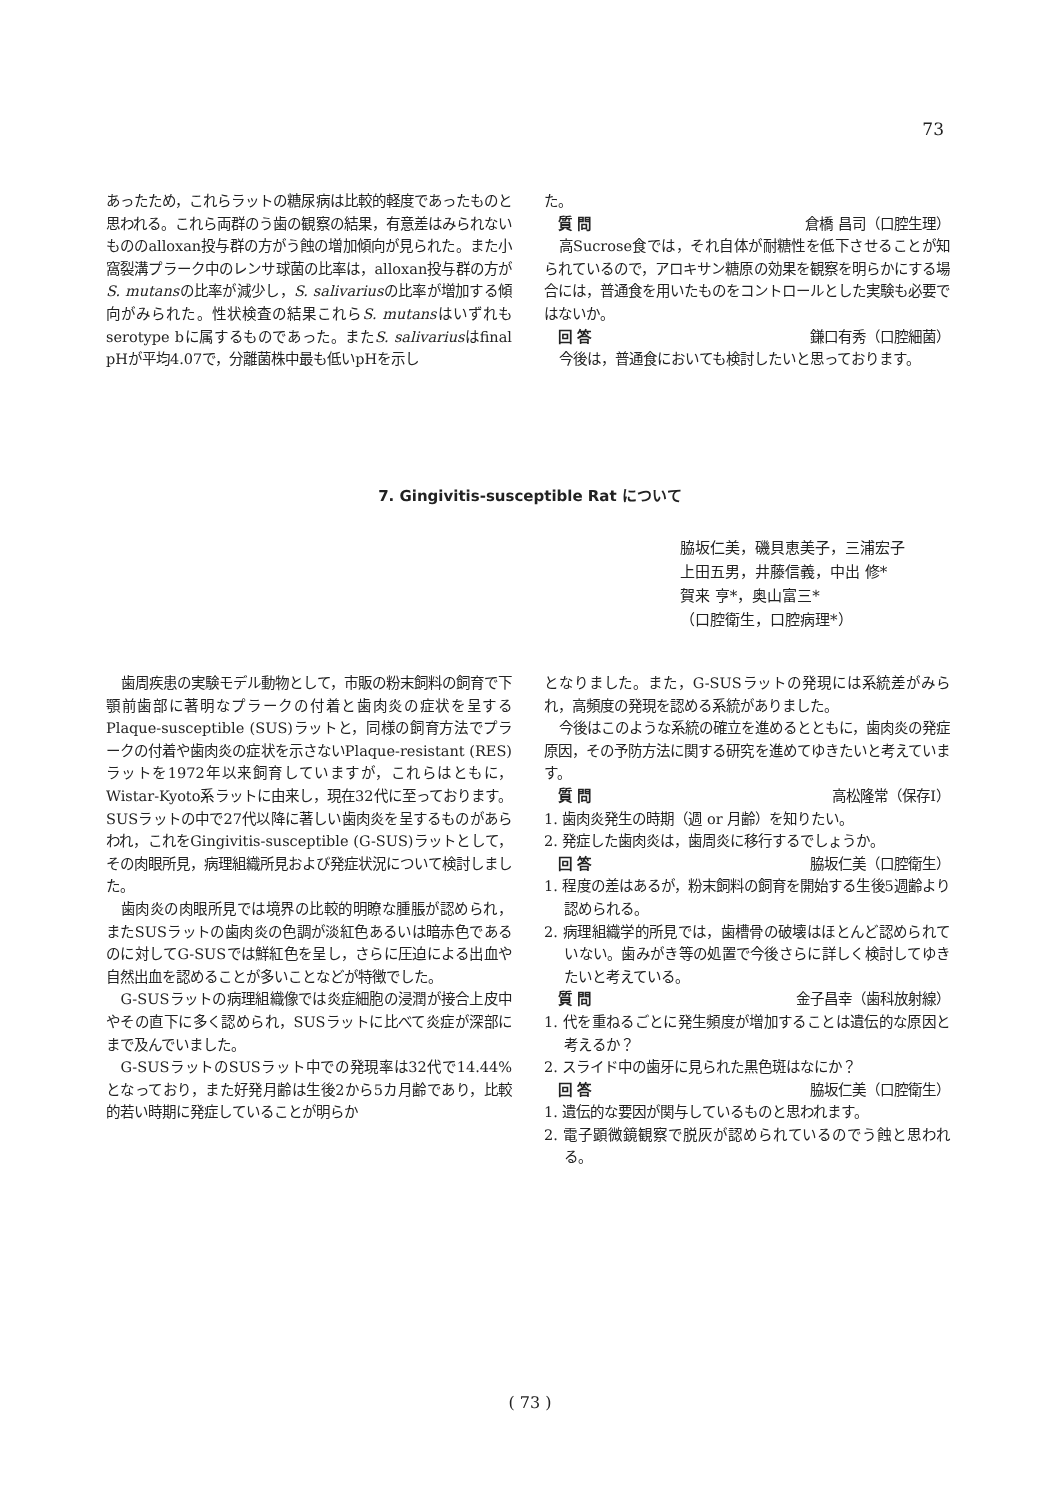73
あったため，これらラットの糖尿病は比較的軽度であったものと思われる。これら両群のう歯の観察の結果，有意差はみられないもののalloxan投与群の方がう蝕の増加傾向が見られた。また小窩裂溝プラーク中のレンサ球菌の比率は，alloxan投与群の方がS. mutansの比率が減少し，S. salivariusの比率が増加する傾向がみられた。性状検査の結果これらS. mutansはいずれもserotype bに属するものであった。またS. salivariusはfinal pHが平均4.07で，分離菌株中最も低いpHを示し
た。
質 問 倉橋 昌司（口腔生理）
高Sucrose食では，それ自体が耐糖性を低下させることが知られているので，アロキサン糖原の効果を観察を明らかにする場合には，普通食を用いたものをコントロールとした実験も必要ではないか。
回 答 鎌口有秀（口腔細菌）
今後は，普通食においても検討したいと思っております。
7. Gingivitis-susceptible Rat について
脇坂仁美，磯貝恵美子，三浦宏子
上田五男，井藤信義，中出 修*
賀来 亨*，奥山富三*
（口腔衛生，口腔病理*）
歯周疾患の実験モデル動物として，市販の粉末飼料の飼育で下顎前歯部に著明なプラークの付着と歯肉炎の症状を呈するPlaque-susceptible (SUS)ラットと，同様の飼育方法でプラークの付着や歯肉炎の症状を示さないPlaque-resistant (RES)ラットを1972年以来飼育していますが，これらはともに，Wistar-Kyoto系ラットに由来し，現在32代に至っております。SUSラットの中で27代以降に著しい歯肉炎を呈するものがあらわれ，これをGingivitis-susceptible (G-SUS)ラットとして，その肉眼所見，病理組織所見および発症状況について検討しました。
歯肉炎の肉眼所見では境界の比較的明瞭な腫脹が認められ，またSUSラットの歯肉炎の色調が淡紅色あるいは暗赤色であるのに対してG-SUSでは鮮紅色を呈し，さらに圧迫による出血や自然出血を認めることが多いことなどが特徴でした。
G-SUSラットの病理組織像では炎症細胞の浸潤が接合上皮中やその直下に多く認められ，SUSラットに比べて炎症が深部にまで及んでいました。
G-SUSラットのSUSラット中での発現率は32代で14.44%となっており，また好発月齢は生後2から5カ月齢であり，比較的若い時期に発症していることが明らか
となりました。また，G-SUSラットの発現には系統差がみられ，高頻度の発現を認める系統がありました。
今後はこのような系統の確立を進めるとともに，歯肉炎の発症原因，その予防方法に関する研究を進めてゆきたいと考えています。
質 問 高松隆常（保存Ⅰ）
1. 歯肉炎発生の時期（週 or 月齢）を知りたい。
2. 発症した歯肉炎は，歯周炎に移行するでしょうか。
回 答 脇坂仁美（口腔衛生）
1. 程度の差はあるが，粉末飼料の飼育を開始する生後5週齢より認められる。
2. 病理組織学的所見では，歯槽骨の破壊はほとんど認められていない。歯みがき等の処置で今後さらに詳しく検討してゆきたいと考えている。
質 問 金子昌幸（歯科放射線）
1. 代を重ねるごとに発生頻度が増加することは遺伝的な原因と考えるか？
2. スライド中の歯牙に見られた黒色斑はなにか？
回 答 脇坂仁美（口腔衛生）
1. 遺伝的な要因が関与しているものと思われます。
2. 電子顕微鏡観察で脱灰が認められているのでう蝕と思われる。
( 73 )